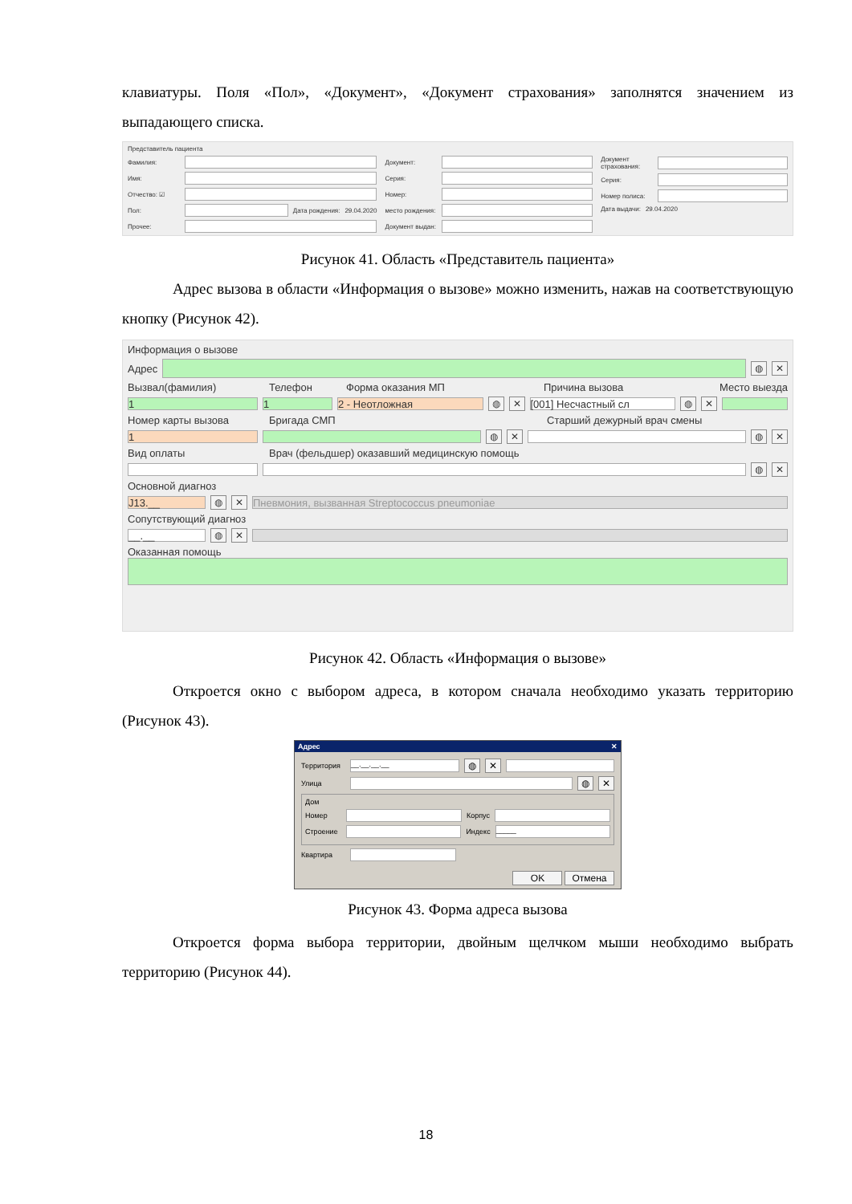клавиатуры. Поля «Пол», «Документ», «Документ страхования» заполнятся значением из выпадающего списка.
Представитель пациента
Фамилия:
Имя:
Отчество: ☑
Пол: Дата рождения: 29.04.2020
Прочее:
Документ:
Серия:
Номер:
место рождения:
Документ выдан:
Документ страхования:
Серия:
Номер полиса:
Дата выдачи: 29.04.2020
Рисунок 41. Область «Представитель пациента»
Адрес вызова в области «Информация о вызове» можно изменить, нажав на соответствующую кнопку (Рисунок 42).
Информация о вызове
Адрес ◍ ✕
Вызвал(фамилия) Телефон Форма оказания МП Причина вызова Место выезда
1 1 2 - Неотложная ◍ ✕ [001] Несчастный сл ◍ ✕
Номер карты вызова Бригада СМП Старший дежурный врач смены
1 ◍ ✕ ◍ ✕
Вид оплаты Врач (фельдшер) оказавший медицинскую помощь
◍ ✕
Основной диагноз
J13.__ ◍ ✕ Пневмония, вызванная Streptococcus pneumoniae
Сопутствующий диагноз
__.__ ◍ ✕
Оказанная помощь
Рисунок 42. Область «Информация о вызове»
Откроется окно с выбором адреса, в котором сначала необходимо указать территорию (Рисунок 43).
Адрес ✕
Территория __.__.__.__ ◍ ✕
Улица ◍ ✕
Дом
Номер Корпус
Строение Индекс _____
Квартира
OK Отмена
Рисунок 43. Форма адреса вызова
Откроется форма выбора территории, двойным щелчком мыши необходимо выбрать территорию (Рисунок 44).
18